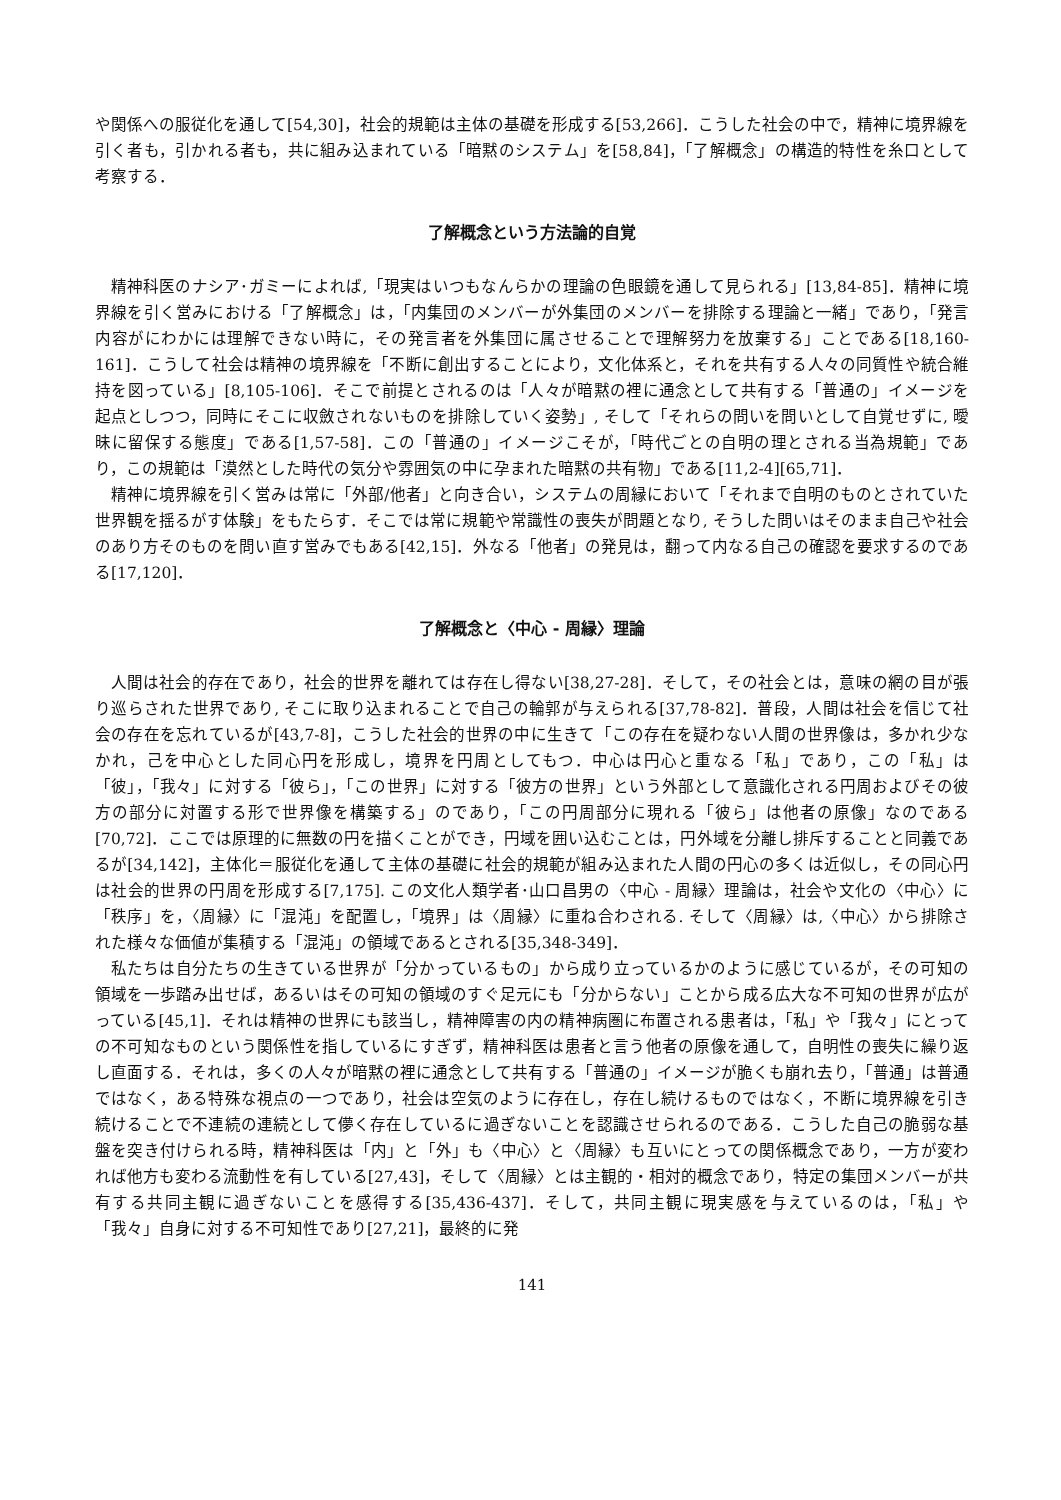や関係への服従化を通して[54,30]，社会的規範は主体の基礎を形成する[53,266]．こうした社会の中で，精神に境界線を引く者も，引かれる者も，共に組み込まれている「暗黙のシステム」を[58,84]，「了解概念」の構造的特性を糸口として考察する．
了解概念という方法論的自覚
精神科医のナシア･ガミーによれば,「現実はいつもなんらかの理論の色眼鏡を通して見られる」[13,84-85]．精神に境界線を引く営みにおける「了解概念」は，「内集団のメンバーが外集団のメンバーを排除する理論と一緒」であり，「発言内容がにわかには理解できない時に，その発言者を外集団に属させることで理解努力を放棄する」ことである[18,160-161]．こうして社会は精神の境界線を「不断に創出することにより，文化体系と，それを共有する人々の同質性や統合維持を図っている」[8,105-106]．そこで前提とされるのは「人々が暗黙の裡に通念として共有する「普通の」イメージを起点としつつ，同時にそこに収斂されないものを排除していく姿勢」, そして「それらの問いを問いとして自覚せずに, 曖昧に留保する態度」である[1,57-58]．この「普通の」イメージこそが，「時代ごとの自明の理とされる当為規範」であり，この規範は「漠然とした時代の気分や雰囲気の中に孕まれた暗黙の共有物」である[11,2-4][65,71]．
精神に境界線を引く営みは常に「外部/他者」と向き合い，システムの周縁において「それまで自明のものとされていた世界観を揺るがす体験」をもたらす．そこでは常に規範や常識性の喪失が問題となり, そうした問いはそのまま自己や社会のあり方そのものを問い直す営みでもある[42,15]．外なる「他者」の発見は，翻って内なる自己の確認を要求するのである[17,120]．
了解概念と〈中心 - 周縁〉理論
人間は社会的存在であり，社会的世界を離れては存在し得ない[38,27-28]．そして，その社会とは，意味の網の目が張り巡らされた世界であり, そこに取り込まれることで自己の輪郭が与えられる[37,78-82]．普段，人間は社会を信じて社会の存在を忘れているが[43,7-8]，こうした社会的世界の中に生きて「この存在を疑わない人間の世界像は，多かれ少なかれ，己を中心とした同心円を形成し，境界を円周としてもつ．中心は円心と重なる「私」であり，この「私」は「彼」，「我々」に対する「彼ら」，「この世界」に対する「彼方の世界」という外部として意識化される円周およびその彼方の部分に対置する形で世界像を構築する」のであり，「この円周部分に現れる「彼ら」は他者の原像」なのである[70,72]．ここでは原理的に無数の円を描くことができ，円域を囲い込むことは，円外域を分離し排斥することと同義であるが[34,142]，主体化＝服従化を通して主体の基礎に社会的規範が組み込まれた人間の円心の多くは近似し，その同心円は社会的世界の円周を形成する[7,175]. この文化人類学者･山口昌男の〈中心 - 周縁〉理論は，社会や文化の〈中心〉に「秩序」を，〈周縁〉に「混沌」を配置し，「境界」は〈周縁〉に重ね合わされる. そして〈周縁〉は,〈中心〉から排除された様々な価値が集積する「混沌」の領域であるとされる[35,348-349]．
私たちは自分たちの生きている世界が「分かっているもの」から成り立っているかのように感じているが，その可知の領域を一歩踏み出せば，あるいはその可知の領域のすぐ足元にも「分からない」ことから成る広大な不可知の世界が広がっている[45,1]．それは精神の世界にも該当し，精神障害の内の精神病圏に布置される患者は，「私」や「我々」にとっての不可知なものという関係性を指しているにすぎず，精神科医は患者と言う他者の原像を通して，自明性の喪失に繰り返し直面する．それは，多くの人々が暗黙の裡に通念として共有する「普通の」イメージが脆くも崩れ去り，「普通」は普通ではなく，ある特殊な視点の一つであり，社会は空気のように存在し，存在し続けるものではなく，不断に境界線を引き続けることで不連続の連続として儚く存在しているに過ぎないことを認識させられるのである．こうした自己の脆弱な基盤を突き付けられる時，精神科医は「内」と「外」も〈中心〉と〈周縁〉も互いにとっての関係概念であり，一方が変われば他方も変わる流動性を有している[27,43]，そして〈周縁〉とは主観的・相対的概念であり，特定の集団メンバーが共有する共同主観に過ぎないことを感得する[35,436-437]．そして，共同主観に現実感を与えているのは，「私」や「我々」自身に対する不可知性であり[27,21]，最終的に発
141